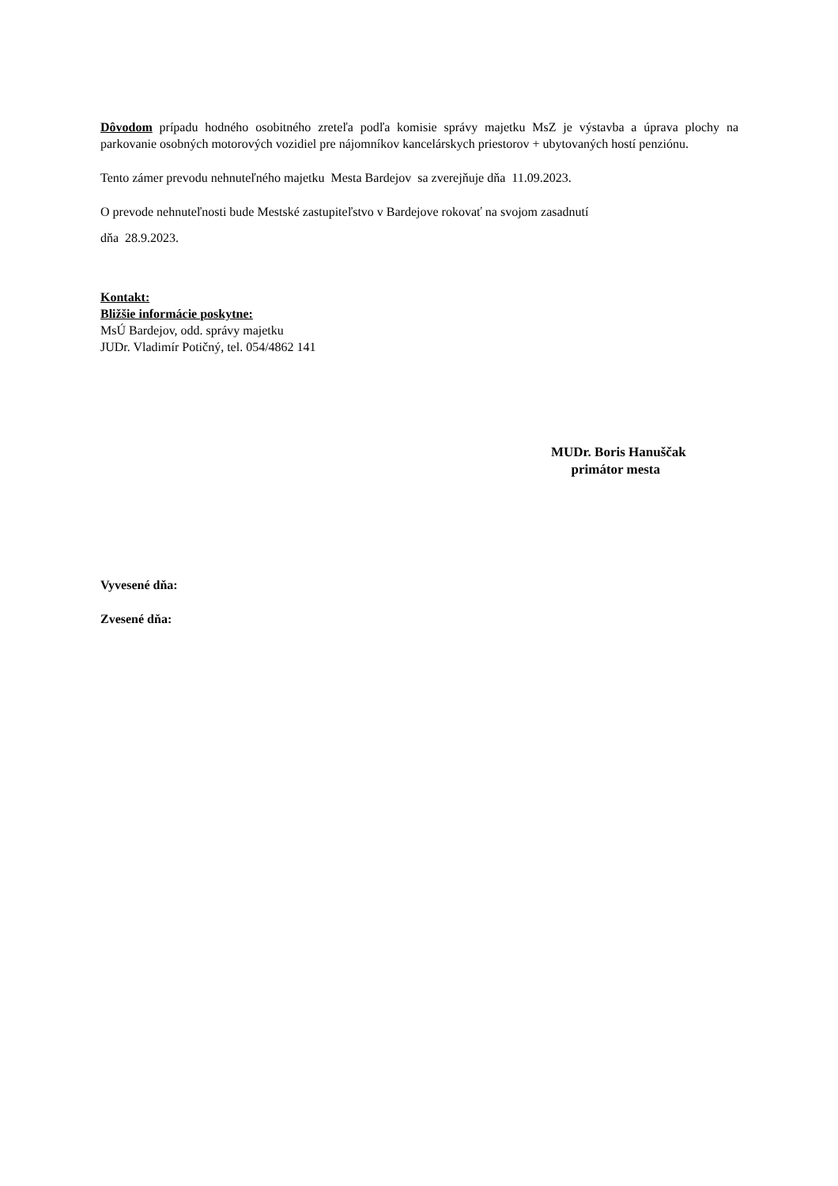Dôvodom prípadu hodného osobitného zreteľa podľa komisie správy majetku MsZ je výstavba a úprava plochy na parkovanie osobných motorových vozidiel pre nájomníkov kancelárskych priestorov + ubytovaných hostí penziónu.
Tento zámer prevodu nehnuteľného majetku Mesta Bardejov sa zverejňuje dňa 11.09.2023.
O prevode nehnuteľnosti bude Mestské zastupiteľstvo v Bardejove rokovať na svojom zasadnutí
dňa 28.9.2023.
Kontakt:
Bližšie informácie poskytne:
MsÚ Bardejov, odd. správy majetku
JUDr. Vladimír Potičný, tel. 054/4862 141
MUDr. Boris Hanuščak
primátor mesta
Vyvesené dňa:
Zvesené dňa: